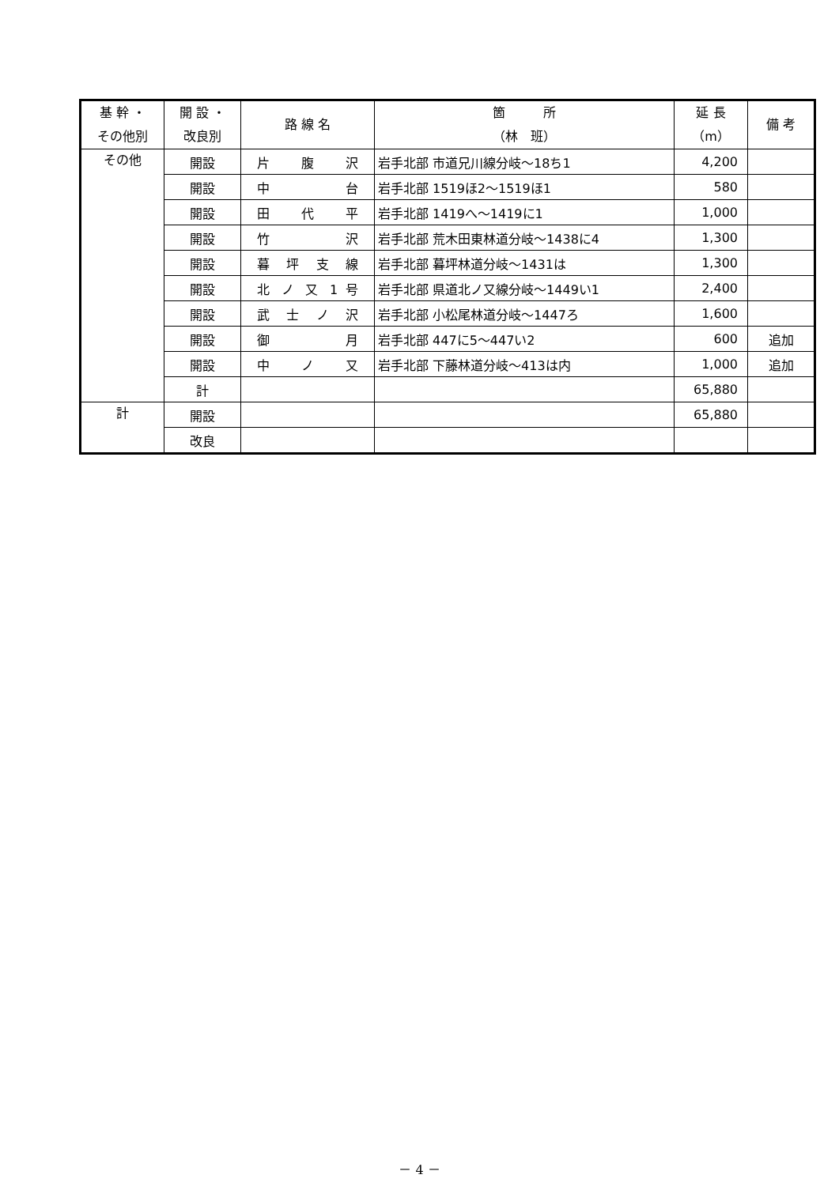| 基 幹 ・ その他別 | 開 設 ・ 改良別 | 路 線 名 | 箇 所 （林 班） | 延 長 （m） | 備 考 |
| --- | --- | --- | --- | --- | --- |
| その他 | 開設 | 片 腹 沢 | 岩手北部 市道兄川線分岐～18ち1 | 4,200 | |
| | 開設 | 中 台 | 岩手北部 1519ほ2～1519ほ1 | 580 | |
| | 開設 | 田 代 平 | 岩手北部 1419へ～1419に1 | 1,000 | |
| | 開設 | 竹 沢 | 岩手北部 荒木田東林道分岐～1438に4 | 1,300 | |
| | 開設 | 暮 坪 支 線 | 岩手北部 暮坪林道分岐～1431は | 1,300 | |
| | 開設 | 北 ノ 又 1 号 | 岩手北部 県道北ノ又線分岐～1449い1 | 2,400 | |
| | 開設 | 武 士 ノ 沢 | 岩手北部 小松尾林道分岐～1447ろ | 1,600 | |
| | 開設 | 御 月 | 岩手北部 447に5～447い2 | 600 | 追加 |
| | 開設 | 中 ノ 又 | 岩手北部 下藤林道分岐～413は内 | 1,000 | 追加 |
| | 計 | | | 65,880 | |
| 計 | 開設 | | | 65,880 | |
| | 改良 | | | | |
－ 4 －